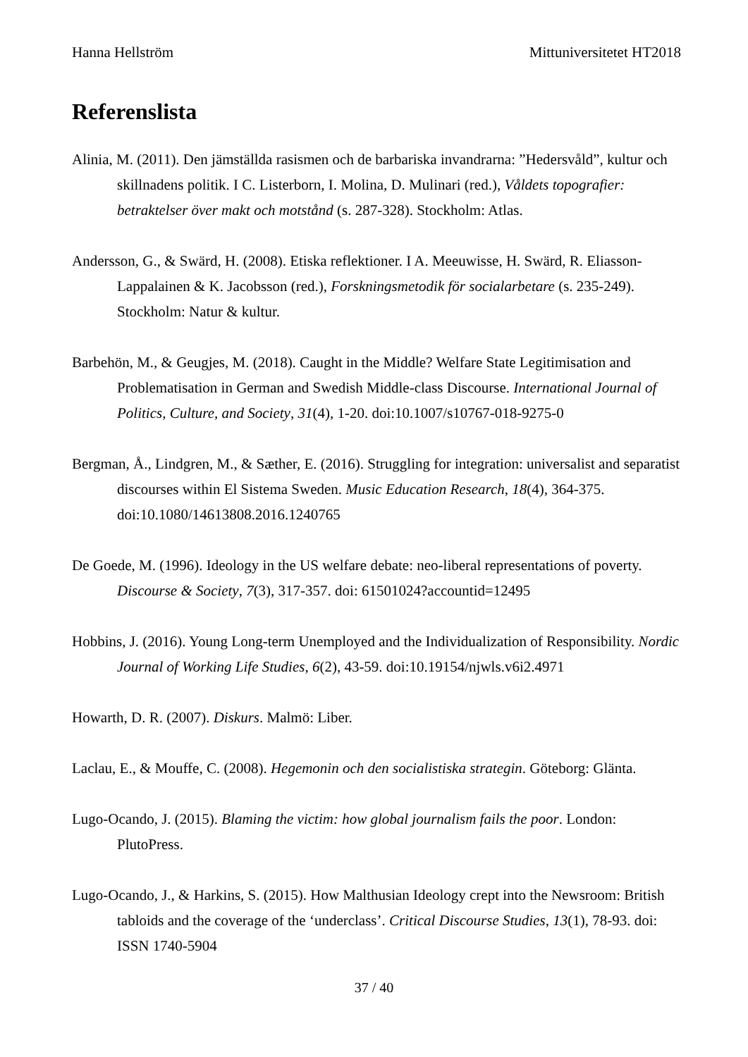Hanna Hellström Mittuniversitetet HT2018
Referenslista
Alinia, M. (2011). Den jämställda rasismen och de barbariska invandrarna: ”Hedersvåld”, kultur och skillnadens politik. I C. Listerborn, I. Molina, D. Mulinari (red.), Våldets topografier: betraktelser över makt och motstånd (s. 287-328). Stockholm: Atlas.
Andersson, G., & Swärd, H. (2008). Etiska reflektioner. I A. Meeuwisse, H. Swärd, R. Eliasson-Lappalainen & K. Jacobsson (red.), Forskningsmetodik för socialarbetare (s. 235-249). Stockholm: Natur & kultur.
Barbehön, M., & Geugjes, M. (2018). Caught in the Middle? Welfare State Legitimisation and Problematisation in German and Swedish Middle-class Discourse. International Journal of Politics, Culture, and Society, 31(4), 1-20. doi:10.1007/s10767-018-9275-0
Bergman, Å., Lindgren, M., & Sæther, E. (2016). Struggling for integration: universalist and separatist discourses within El Sistema Sweden. Music Education Research, 18(4), 364-375. doi:10.1080/14613808.2016.1240765
De Goede, M. (1996). Ideology in the US welfare debate: neo-liberal representations of poverty. Discourse & Society, 7(3), 317-357. doi: 61501024?accountid=12495
Hobbins, J. (2016). Young Long-term Unemployed and the Individualization of Responsibility. Nordic Journal of Working Life Studies, 6(2), 43-59. doi:10.19154/njwls.v6i2.4971
Howarth, D. R. (2007). Diskurs. Malmö: Liber.
Laclau, E., & Mouffe, C. (2008). Hegemonin och den socialistiska strategin. Göteborg: Glänta.
Lugo-Ocando, J. (2015). Blaming the victim: how global journalism fails the poor. London: PlutoPress.
Lugo-Ocando, J., & Harkins, S. (2015). How Malthusian Ideology crept into the Newsroom: British tabloids and the coverage of the ‘underclass’. Critical Discourse Studies, 13(1), 78-93. doi: ISSN 1740-5904
37 / 40